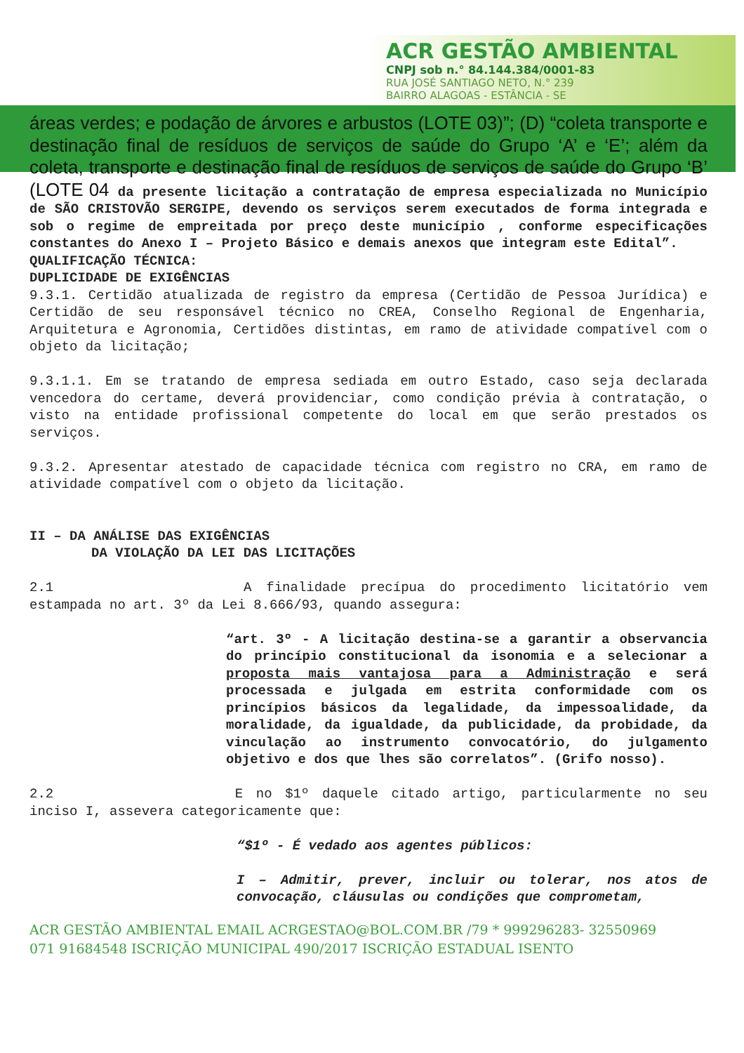ACR GESTÃO AMBIENTAL
CNPJ sob n.° 84.144.384/0001-83
RUA JOSÉ SANTIAGO NETO, N.° 239
BAIRRO ALAGOAS - ESTÂNCIA - SE
áreas verdes; e podação de árvores e arbustos (LOTE 03)”; (D) “coleta transporte e destinação final de resíduos de serviços de saúde do Grupo ‘A’ e ‘E’; além da coleta, transporte e destinação final de resíduos de serviços de saúde do Grupo ‘B’ (LOTE 04 da presente licitação a contratação de empresa especializada no Município de SÃO CRISTOVÃO SERGIPE, devendo os serviços serem executados de forma integrada e sob o regime de empreitada por preço deste município , conforme especificações constantes do Anexo I – Projeto Básico e demais anexos que integram este Edital”.
QUALIFICAÇÃO TÉCNICA:
DUPLICIDADE DE EXIGÊNCIAS
9.3.1. Certidão atualizada de registro da empresa (Certidão de Pessoa Jurídica) e Certidão de seu responsável técnico no CREA, Conselho Regional de Engenharia, Arquitetura e Agronomia, Certidões distintas, em ramo de atividade compatível com o objeto da licitação;
9.3.1.1. Em se tratando de empresa sediada em outro Estado, caso seja declarada vencedora do certame, deverá providenciar, como condição prévia à contratação, o visto na entidade profissional competente do local em que serão prestados os serviços.
9.3.2. Apresentar atestado de capacidade técnica com registro no CRA, em ramo de atividade compatível com o objeto da licitação.
II – DA ANÁLISE DAS EXIGÊNCIAS
DA VIOLAÇÃO DA LEI DAS LICITAÇÕES
2.1 A finalidade precípua do procedimento licitatório vem estampada no art. 3º da Lei 8.666/93, quando assegura:
“art. 3º - A licitação destina-se a garantir a observancia do princípio constitucional da isonomia e a selecionar a proposta mais vantajosa para a Administração e será processada e julgada em estrita conformidade com os princípios básicos da legalidade, da impessoalidade, da moralidade, da igualdade, da publicidade, da probidade, da vinculação ao instrumento convocatório, do julgamento objetivo e dos que lhes são correlatos”. (Grifo nosso).
2.2 E no $1º daquele citado artigo, particularmente no seu inciso I, assevera categoricamente que:
“$1º - É vedado aos agentes públicos:
I – Admitir, prever, incluir ou tolerar, nos atos de convocação, cláusulas ou condições que comprometam,
ACR GESTÃO AMBIENTAL EMAIL ACRGESTAO@BOL.COM.BR /79 * 999296283- 32550969
071 91684548 ISCRIÇÃO MUNICIPAL 490/2017 ISCRIÇÃO ESTADUAL ISENTO